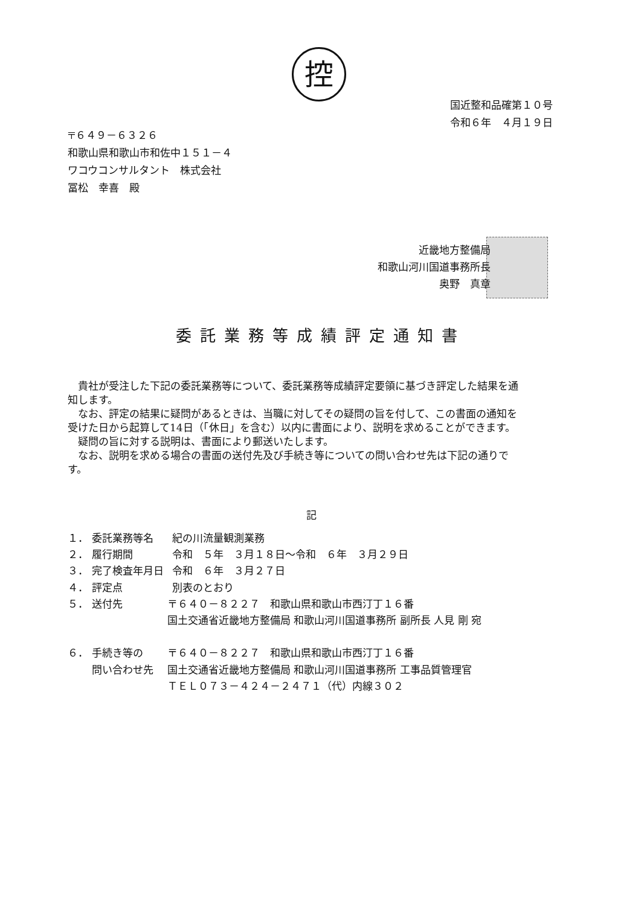控
国近整和品確第１０号
令和６年　４月１９日
〒６４９－６３２６
和歌山県和歌山市和佐中１５１－４
ワコウコンサルタント　株式会社
冨松　幸喜　殿
近畿地方整備局
和歌山河川国道事務所長
奥野　真章
委託業務等成績評定通知書
　貴社が受注した下記の委託業務等について、委託業務等成績評定要領に基づき評定した結果を通知します。
　なお、評定の結果に疑問があるときは、当職に対してその疑問の旨を付して、この書面の通知を受けた日から起算して14日（「休日」を含む）以内に書面により、説明を求めることができます。
　疑問の旨に対する説明は、書面により郵送いたします。
　なお、説明を求める場合の書面の送付先及び手続き等についての問い合わせ先は下記の通りです。
記
| １． | 委託業務等名 | | 紀の川流量観測業務 |
| ２． | 履行期間 | | 令和 ５年 ３月１８日～令和 ６年 ３月２９日 |
| ３． | 完了検査年月日 | | 令和 ６年 ３月２７日 |
| ４． | 評定点 | | 別表のとおり |
| ５． | 送付先 | 〒６４０－８２２７ 和歌山県和歌山市西汀丁１６番 国土交通省近畿地方整備局 和歌山河川国道事務所 副所長 人見 剛 宛 | |
| ６． | 手続き等の 問い合わせ先 | 〒６４０－８２２７ 和歌山県和歌山市西汀丁１６番 国土交通省近畿地方整備局 和歌山河川国道事務所 工事品質管理官 ＴＥＬ０７３－４２４－２４７１（代）内線３０２ | |